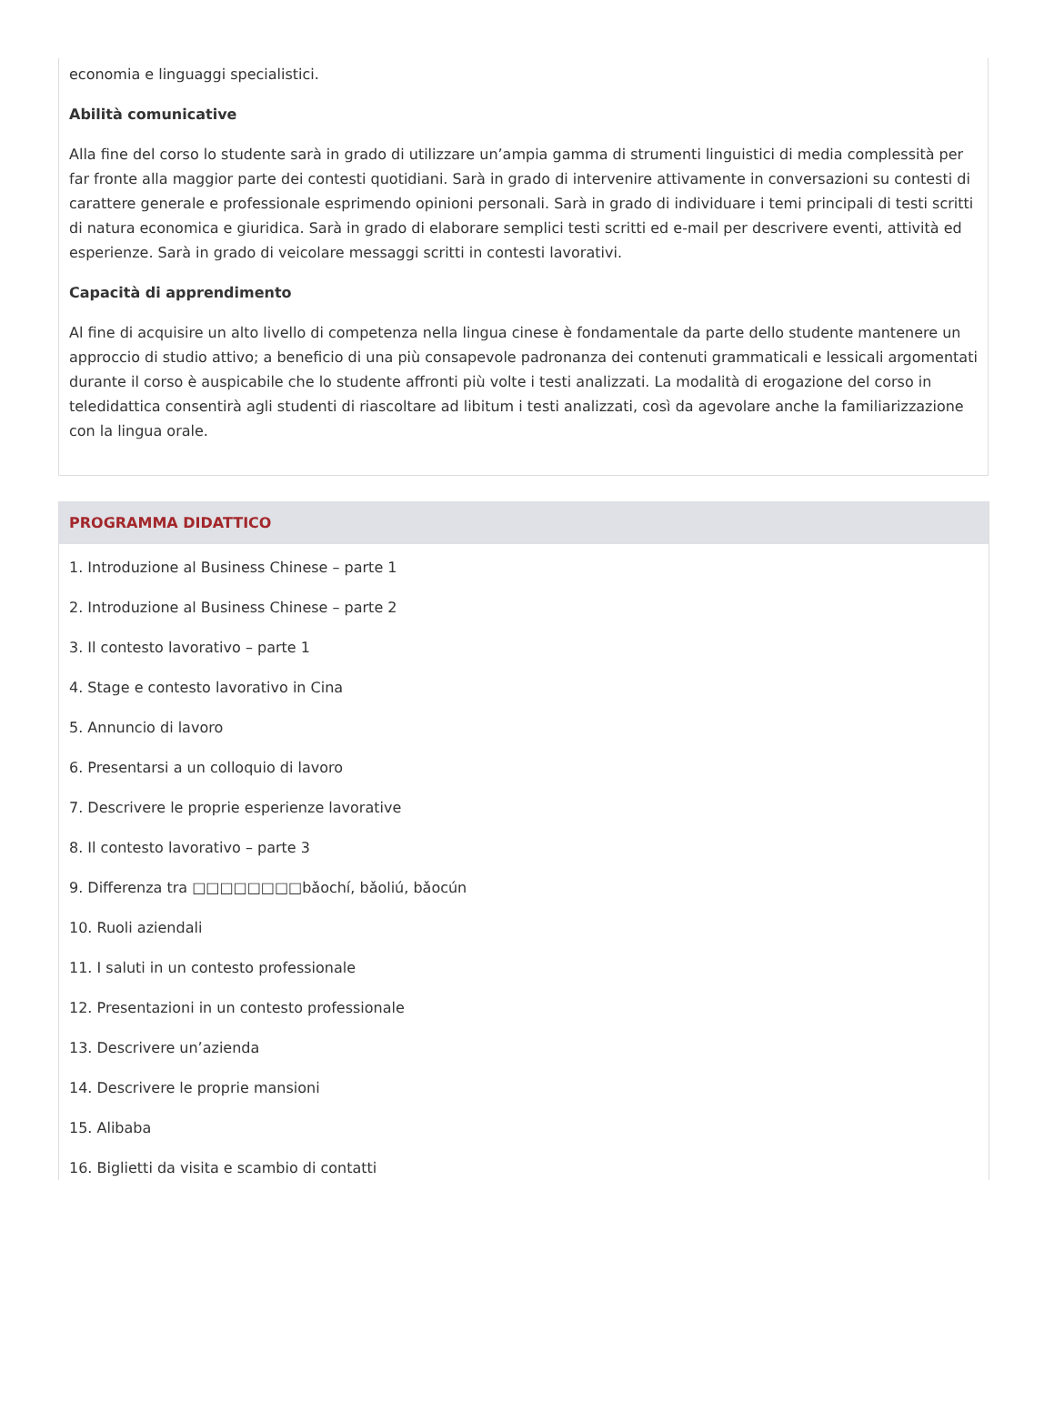economia e linguaggi specialistici.
Abilità comunicative
Alla fine del corso lo studente sarà in grado di utilizzare un’ampia gamma di strumenti linguistici di media complessità per far fronte alla maggior parte dei contesti quotidiani. Sarà in grado di intervenire attivamente in conversazioni su contesti di carattere generale e professionale esprimendo opinioni personali. Sarà in grado di individuare i temi principali di testi scritti di natura economica e giuridica. Sarà in grado di elaborare semplici testi scritti ed e-mail per descrivere eventi, attività ed esperienze. Sarà in grado di veicolare messaggi scritti in contesti lavorativi.
Capacità di apprendimento
Al fine di acquisire un alto livello di competenza nella lingua cinese è fondamentale da parte dello studente mantenere un approccio di studio attivo; a beneficio di una più consapevole padronanza dei contenuti grammaticali e lessicali argomentati durante il corso è auspicabile che lo studente affronti più volte i testi analizzati. La modalità di erogazione del corso in teledidattica consentirà agli studenti di riascoltare ad libitum i testi analizzati, così da agevolare anche la familiarizzazione con la lingua orale.
PROGRAMMA DIDATTICO
1. Introduzione al Business Chinese – parte 1
2. Introduzione al Business Chinese – parte 2
3. Il contesto lavorativo – parte 1
4. Stage e contesto lavorativo in Cina
5. Annuncio di lavoro
6. Presentarsi a un colloquio di lavoro
7. Descrivere le proprie esperienze lavorative
8. Il contesto lavorativo – parte 3
9. Differenza tra □□□□□□□□bǎochí, bǎoliú, bǎocún
10. Ruoli aziendali
11. I saluti in un contesto professionale
12. Presentazioni in un contesto professionale
13. Descrivere un’azienda
14. Descrivere le proprie mansioni
15. Alibaba
16. Biglietti da visita e scambio di contatti